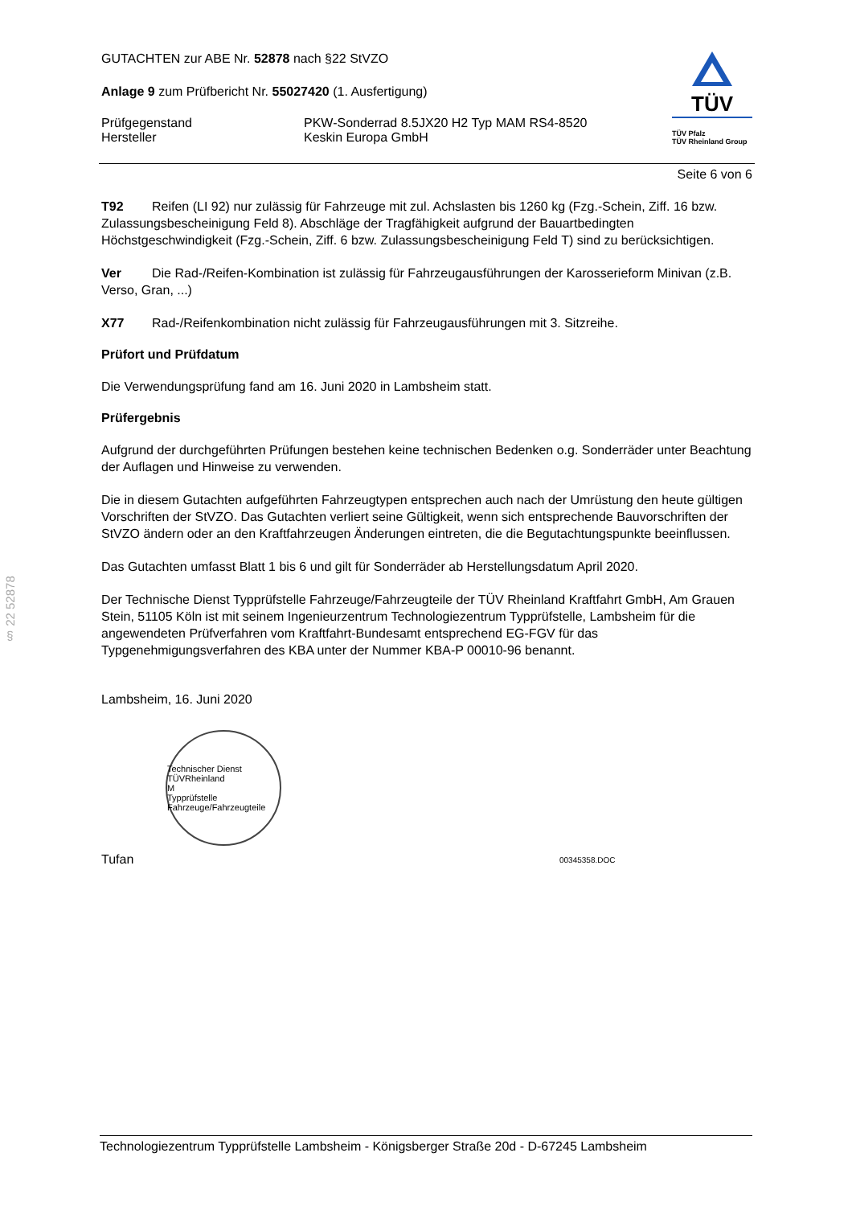§ 22 52878
GUTACHTEN zur ABE Nr. 52878 nach §22 StVZO
Anlage 9 zum Prüfbericht Nr. 55027420 (1. Ausfertigung)
Prüfgegenstand
Hersteller
PKW-Sonderrad 8.5JX20 H2 Typ MAM RS4-8520
Keskin Europa GmbH
TÜV
TÜV Pfalz
TÜV Rheinland Group
Seite 6 von 6
T92 Reifen (LI 92) nur zulässig für Fahrzeuge mit zul. Achslasten bis 1260 kg (Fzg.-Schein, Ziff. 16 bzw. Zulassungsbescheinigung Feld 8). Abschläge der Tragfähigkeit aufgrund der Bauartbedingten Höchstgeschwindigkeit (Fzg.-Schein, Ziff. 6 bzw. Zulassungsbescheinigung Feld T) sind zu berücksichtigen.
Ver Die Rad-/Reifen-Kombination ist zulässig für Fahrzeugausführungen der Karosserieform Minivan (z.B. Verso, Gran, ...)
X77 Rad-/Reifenkombination nicht zulässig für Fahrzeugausführungen mit 3. Sitzreihe.
Prüfort und Prüfdatum
Die Verwendungsprüfung fand am 16. Juni 2020 in Lambsheim statt.
Prüfergebnis
Aufgrund der durchgeführten Prüfungen bestehen keine technischen Bedenken o.g. Sonderräder unter Beachtung der Auflagen und Hinweise zu verwenden.
Die in diesem Gutachten aufgeführten Fahrzeugtypen entsprechen auch nach der Umrüstung den heute gültigen Vorschriften der StVZO. Das Gutachten verliert seine Gültigkeit, wenn sich entsprechende Bauvorschriften der StVZO ändern oder an den Kraftfahrzeugen Änderungen eintreten, die die Begutachtungspunkte beeinflussen.
Das Gutachten umfasst Blatt 1 bis 6 und gilt für Sonderräder ab Herstellungsdatum April 2020.
Der Technische Dienst Typprüfstelle Fahrzeuge/Fahrzeugteile der TÜV Rheinland Kraftfahrt GmbH, Am Grauen Stein, 51105 Köln ist mit seinem Ingenieurzentrum Technologiezentrum Typprüfstelle, Lambsheim für die angewendeten Prüfverfahren vom Kraftfahrt-Bundesamt entsprechend EG-FGV für das Typgenehmigungsverfahren des KBA unter der Nummer KBA-P 00010-96 benannt.
Lambsheim, 16. Juni 2020
Technischer Dienst
TÜVRheinland
M
Typprüfstelle Fahrzeuge/Fahrzeugteile
Tufan
00345358.DOC
Technologiezentrum Typprüfstelle Lambsheim - Königsberger Straße 20d - D-67245 Lambsheim